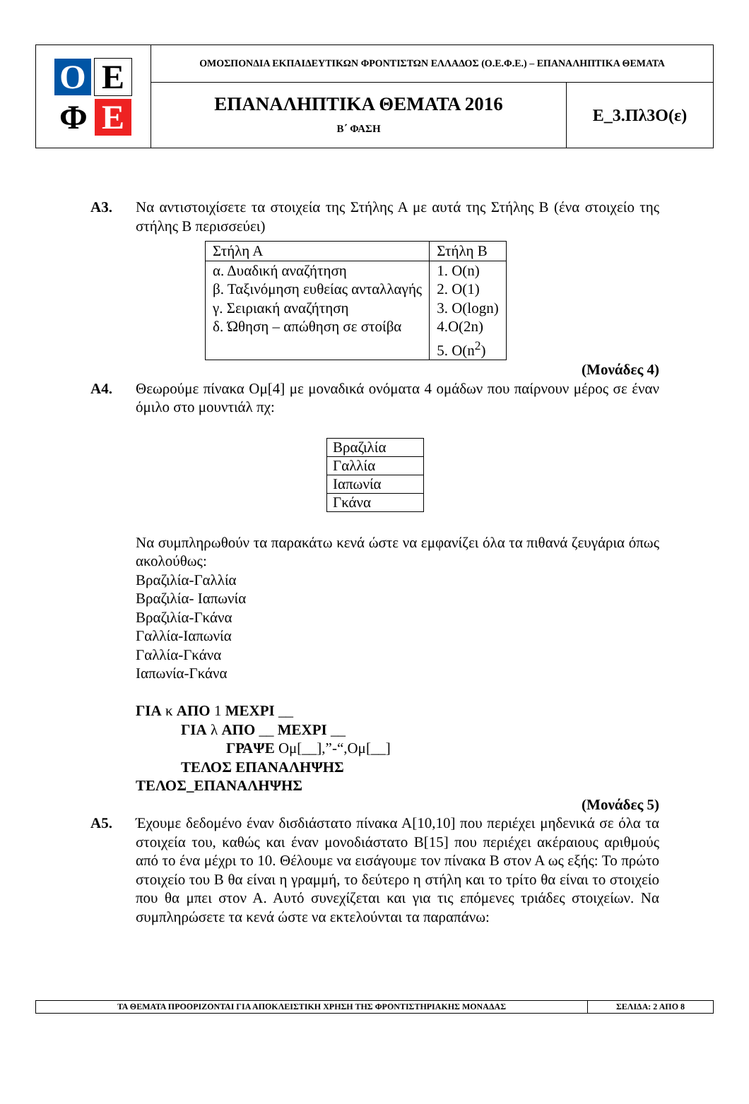| Ο Ε Φ Ε | ΟΜΟΣΠΟΝΔΙΑ ΕΚΠΑΙΔΕΥΤΙΚΩΝ ΦΡΟΝΤΙΣΤΩΝ ΕΛΛΑΔΟΣ (Ο.Ε.Φ.Ε.) – ΕΠΑΝΑΛΗΠΤΙΚΑ ΘΕΜΑΤΑ | |
| | ΕΠΑΝΑΛΗΠΤΙΚΑ ΘΕΜΑΤΑ 2016 Β΄ ΦΑΣΗ | Ε_3.Πλ3Ο(ε) |
Α3. Να αντιστοιχίσετε τα στοιχεία της Στήλης Α με αυτά της Στήλης Β (ένα στοιχείο της στήλης Β περισσεύει)
| Στήλη Α | Στήλη Β |
| α. Δυαδική αναζήτηση β. Ταξινόμηση ευθείας ανταλλαγής γ. Σειριακή αναζήτηση δ. Ώθηση – απώθηση σε στοίβα | 1. O(n) 2. O(1) 3. O(logn) 4.O(2n) 5. O(n<sup>2</sup>) |
(Μονάδες 4)
Α4. Θεωρούμε πίνακα Ομ[4] με μοναδικά ονόματα 4 ομάδων που παίρνουν μέρος σε έναν όμιλο στο μουντιάλ πχ:
| Βραζιλία |
| Γαλλία |
| Ιαπωνία |
| Γκάνα |
Να συμπληρωθούν τα παρακάτω κενά ώστε να εμφανίζει όλα τα πιθανά ζευγάρια όπως ακολούθως:
Βραζιλία-Γαλλία
Βραζιλία- Ιαπωνία
Βραζιλία-Γκάνα
Γαλλία-Ιαπωνία
Γαλλία-Γκάνα
Ιαπωνία-Γκάνα
ΓΙΑ κ ΑΠΟ 1 ΜΕΧΡΙ __
ΓΙΑ λ ΑΠΟ __ ΜΕΧΡΙ __
ΓΡΑΨΕ Ομ[__],”-“,Ομ[__]
ΤΕΛΟΣ ΕΠΑΝΑΛΗΨΗΣ
ΤΕΛΟΣ_ΕΠΑΝΑΛΗΨΗΣ
(Μονάδες 5)
Α5. Έχουμε δεδομένο έναν δισδιάστατο πίνακα Α[10,10] που περιέχει μηδενικά σε όλα τα στοιχεία του, καθώς και έναν μονοδιάστατο Β[15] που περιέχει ακέραιους αριθμούς από το ένα μέχρι το 10. Θέλουμε να εισάγουμε τον πίνακα Β στον Α ως εξής: Το πρώτο στοιχείο του Β θα είναι η γραμμή, το δεύτερο η στήλη και το τρίτο θα είναι το στοιχείο που θα μπει στον Α. Αυτό συνεχίζεται και για τις επόμενες τριάδες στοιχείων. Να συμπληρώσετε τα κενά ώστε να εκτελούνται τα παραπάνω:
| ΤΑ ΘΕΜΑΤΑ ΠΡΟΟΡΙΖΟΝΤΑΙ ΓΙΑ ΑΠΟΚΛΕΙΣΤΙΚΗ ΧΡΗΣΗ ΤΗΣ ΦΡΟΝΤΙΣΤΗΡΙΑΚΗΣ ΜΟΝΑΔΑΣ | ΣΕΛΙΔΑ: 2 ΑΠΟ 8 |